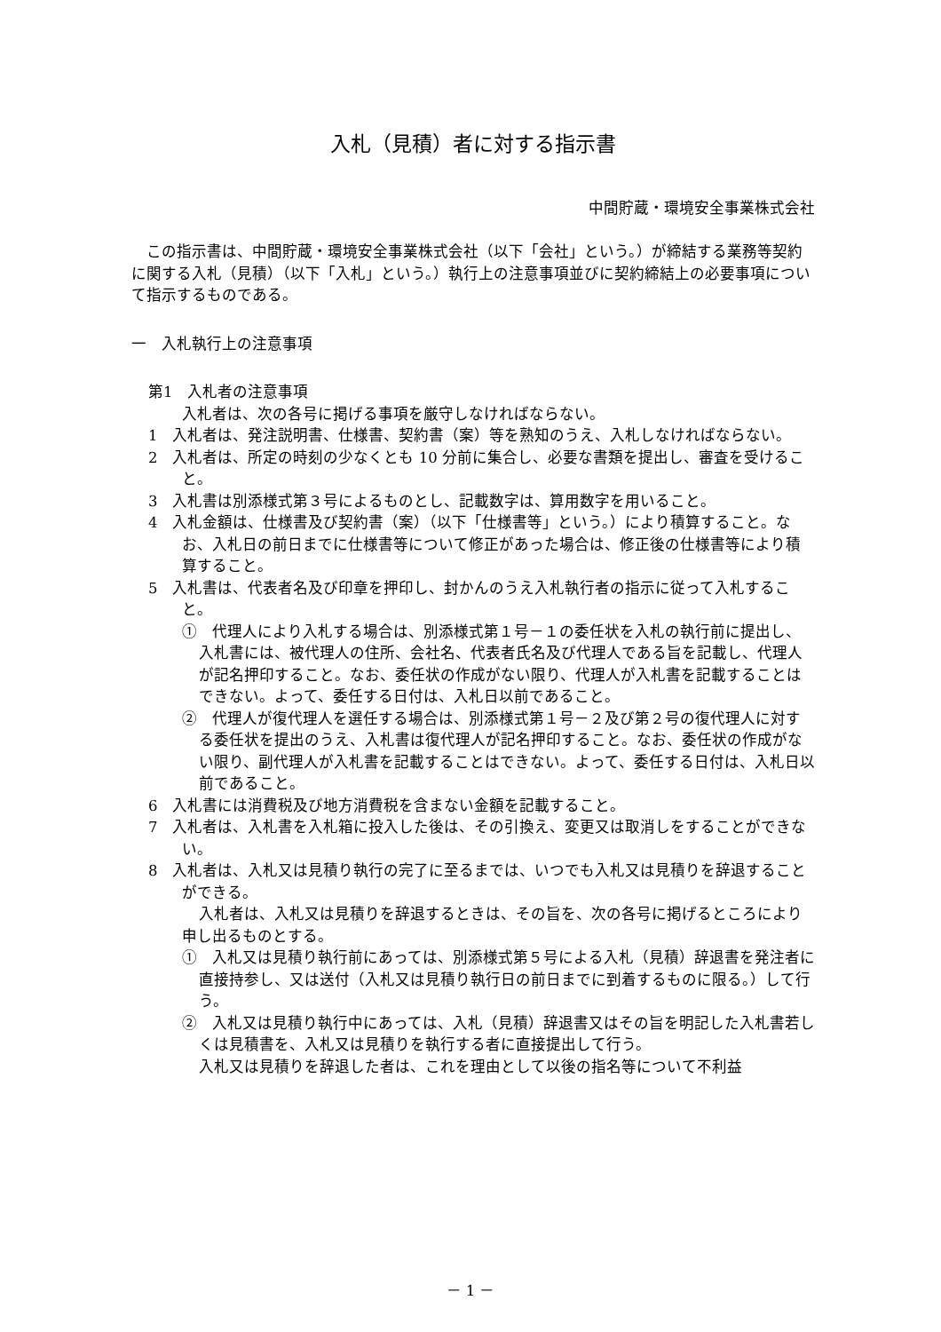入札（見積）者に対する指示書
中間貯蔵・環境安全事業株式会社
この指示書は、中間貯蔵・環境安全事業株式会社（以下「会社」という。）が締結する業務等契約に関する入札（見積）（以下「入札」という。）執行上の注意事項並びに契約締結上の必要事項について指示するものである。
一　入札執行上の注意事項
第1　入札者の注意事項
入札者は、次の各号に掲げる事項を厳守しなければならない。
1　入札者は、発注説明書、仕様書、契約書（案）等を熟知のうえ、入札しなければならない。
2　入札者は、所定の時刻の少なくとも 10 分前に集合し、必要な書類を提出し、審査を受けること。
3　入札書は別添様式第３号によるものとし、記載数字は、算用数字を用いること。
4　入札金額は、仕様書及び契約書（案）（以下「仕様書等」という。）により積算すること。なお、入札日の前日までに仕様書等について修正があった場合は、修正後の仕様書等により積算すること。
5　入札書は、代表者名及び印章を押印し、封かんのうえ入札執行者の指示に従って入札すること。
①　代理人により入札する場合は、別添様式第１号－１の委任状を入札の執行前に提出し、入札書には、被代理人の住所、会社名、代表者氏名及び代理人である旨を記載し、代理人が記名押印すること。なお、委任状の作成がない限り、代理人が入札書を記載することはできない。よって、委任する日付は、入札日以前であること。
②　代理人が復代理人を選任する場合は、別添様式第１号－２及び第２号の復代理人に対する委任状を提出のうえ、入札書は復代理人が記名押印すること。なお、委任状の作成がない限り、副代理人が入札書を記載することはできない。よって、委任する日付は、入札日以前であること。
6　入札書には消費税及び地方消費税を含まない金額を記載すること。
7　入札者は、入札書を入札箱に投入した後は、その引換え、変更又は取消しをすることができない。
8　入札者は、入札又は見積り執行の完了に至るまでは、いつでも入札又は見積りを辞退することができる。
入札者は、入札又は見積りを辞退するときは、その旨を、次の各号に掲げるところにより申し出るものとする。
①　入札又は見積り執行前にあっては、別添様式第５号による入札（見積）辞退書を発注者に直接持参し、又は送付（入札又は見積り執行日の前日までに到着するものに限る。）して行う。
②　入札又は見積り執行中にあっては、入札（見積）辞退書又はその旨を明記した入札書若しくは見積書を、入札又は見積りを執行する者に直接提出して行う。
入札又は見積りを辞退した者は、これを理由として以後の指名等について不利益
－ 1 －